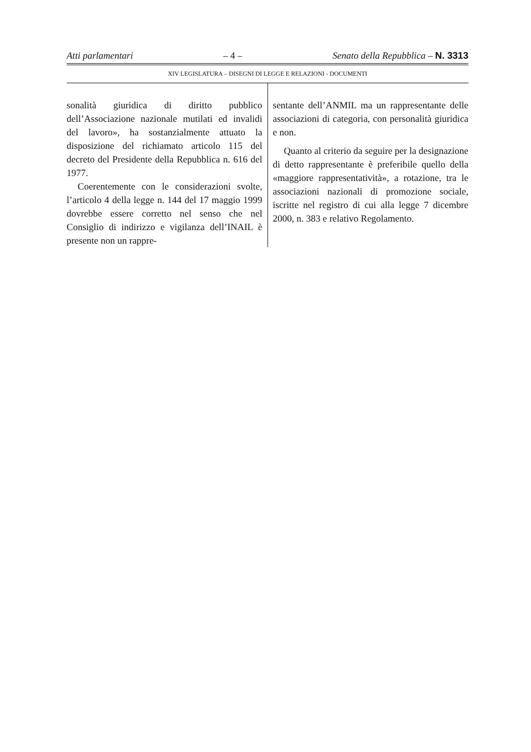Atti parlamentari – 4 – Senato della Repubblica – N. 3313
XIV LEGISLATURA – DISEGNI DI LEGGE E RELAZIONI - DOCUMENTI
sonalità giuridica di diritto pubblico dell’Associazione nazionale mutilati ed invalidi del lavoro», ha sostanzialmente attuato la disposizione del richiamato articolo 115 del decreto del Presidente della Repubblica n. 616 del 1977.
Coerentemente con le considerazioni svolte, l’articolo 4 della legge n. 144 del 17 maggio 1999 dovrebbe essere corretto nel senso che nel Consiglio di indirizzo e vigilanza dell’INAIL è presente non un rappre-
sentante dell’ANMIL ma un rappresentante delle associazioni di categoria, con personalità giuridica e non.
Quanto al criterio da seguire per la designazione di detto rappresentante è preferibile quello della «maggiore rappresentatività», a rotazione, tra le associazioni nazionali di promozione sociale, iscritte nel registro di cui alla legge 7 dicembre 2000, n. 383 e relativo Regolamento.